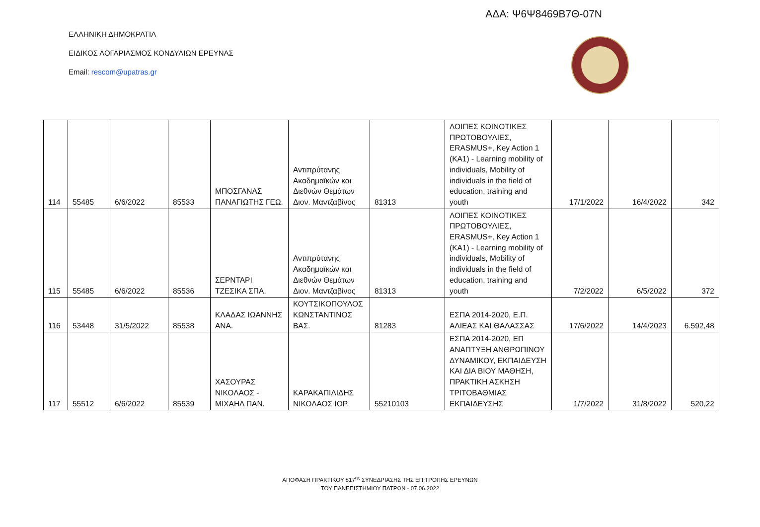ΑΔΑ: Ψ6Ψ8469Β7Θ-07Ν
ΕΛΛΗΝΙΚΗ ΔΗΜΟΚΡΑΤΙΑ
ΕΙΔΙΚΟΣ ΛΟΓΑΡΙΑΣΜΟΣ ΚΟΝΔΥΛΙΩΝ ΕΡΕΥΝΑΣ
Email: rescom@upatras.gr
| 114 | 55485 | 6/6/2022 | 85533 | ΜΠΟΣΓΑΝΑΣ ΠΑΝΑΓΙΩΤΗΣ ΓΕΩ. | Αντιπρύτανης Ακαδημαϊκών και Διεθνών Θεμάτων Διον. Μαντζαβίνος | 81313 | ΛΟΙΠΕΣ ΚΟΙΝΟΤΙΚΕΣ ΠΡΩΤΟΒΟΥΛΙΕΣ, ERASMUS+, Key Action 1 (KA1) - Learning mobility of individuals, Mobility of individuals in the field of education, training and youth | 17/1/2022 | 16/4/2022 | 342 |
| 115 | 55485 | 6/6/2022 | 85536 | ΣΕΡΝΤΑΡΙ ΤΖΕΣΙΚΑ ΣΠΑ. | Αντιπρύτανης Ακαδημαϊκών και Διεθνών Θεμάτων Διον. Μαντζαβίνος | 81313 | ΛΟΙΠΕΣ ΚΟΙΝΟΤΙΚΕΣ ΠΡΩΤΟΒΟΥΛΙΕΣ, ERASMUS+, Key Action 1 (KA1) - Learning mobility of individuals, Mobility of individuals in the field of education, training and youth | 7/2/2022 | 6/5/2022 | 372 |
| 116 | 53448 | 31/5/2022 | 85538 | ΚΛΑΔΑΣ ΙΩΑΝΝΗΣ ΑΝΑ. | ΚΟΥΤΣΙΚΟΠΟΥΛΟΣ ΚΩΝΣΤΑΝΤΙΝΟΣ ΒΑΣ. | 81283 | ΕΣΠΑ 2014-2020, Ε.Π. ΑΛΙΕΑΣ ΚΑΙ ΘΑΛΑΣΣΑΣ | 17/6/2022 | 14/4/2023 | 6.592,48 |
| 117 | 55512 | 6/6/2022 | 85539 | ΧΑΣΟΥΡΑΣ ΝΙΚΟΛΑΟΣ - ΜΙΧΑΗΛ ΠΑΝ. | ΚΑΡΑΚΑΠΙΛΙΔΗΣ ΝΙΚΟΛΑΟΣ ΙΟΡ. | 55210103 | ΕΣΠΑ 2014-2020, ΕΠ ΑΝΑΠΤΥΞΗ ΑΝΘΡΩΠΙΝΟΥ ΔΥΝΑΜΙΚΟΥ, ΕΚΠΑΙΔΕΥΣΗ ΚΑΙ ΔΙΑ ΒΙΟΥ ΜΑΘΗΣΗ, ΠΡΑΚΤΙΚΗ ΑΣΚΗΣΗ ΤΡΙΤΟΒΑΘΜΙΑΣ ΕΚΠΑΙΔΕΥΣΗΣ | 1/7/2022 | 31/8/2022 | 520,22 |
ΑΠΟΦΑΣΗ ΠΡΑΚΤΙΚΟΥ 817<sup>ης</sup> ΣΥΝΕΔΡΙΑΣΗΣ ΤΗΣ ΕΠΙΤΡΟΠΗΣ ΕΡΕΥΝΩΝ
ΤΟΥ ΠΑΝΕΠΙΣΤΗΜΙΟΥ ΠΑΤΡΩΝ - 07.06.2022